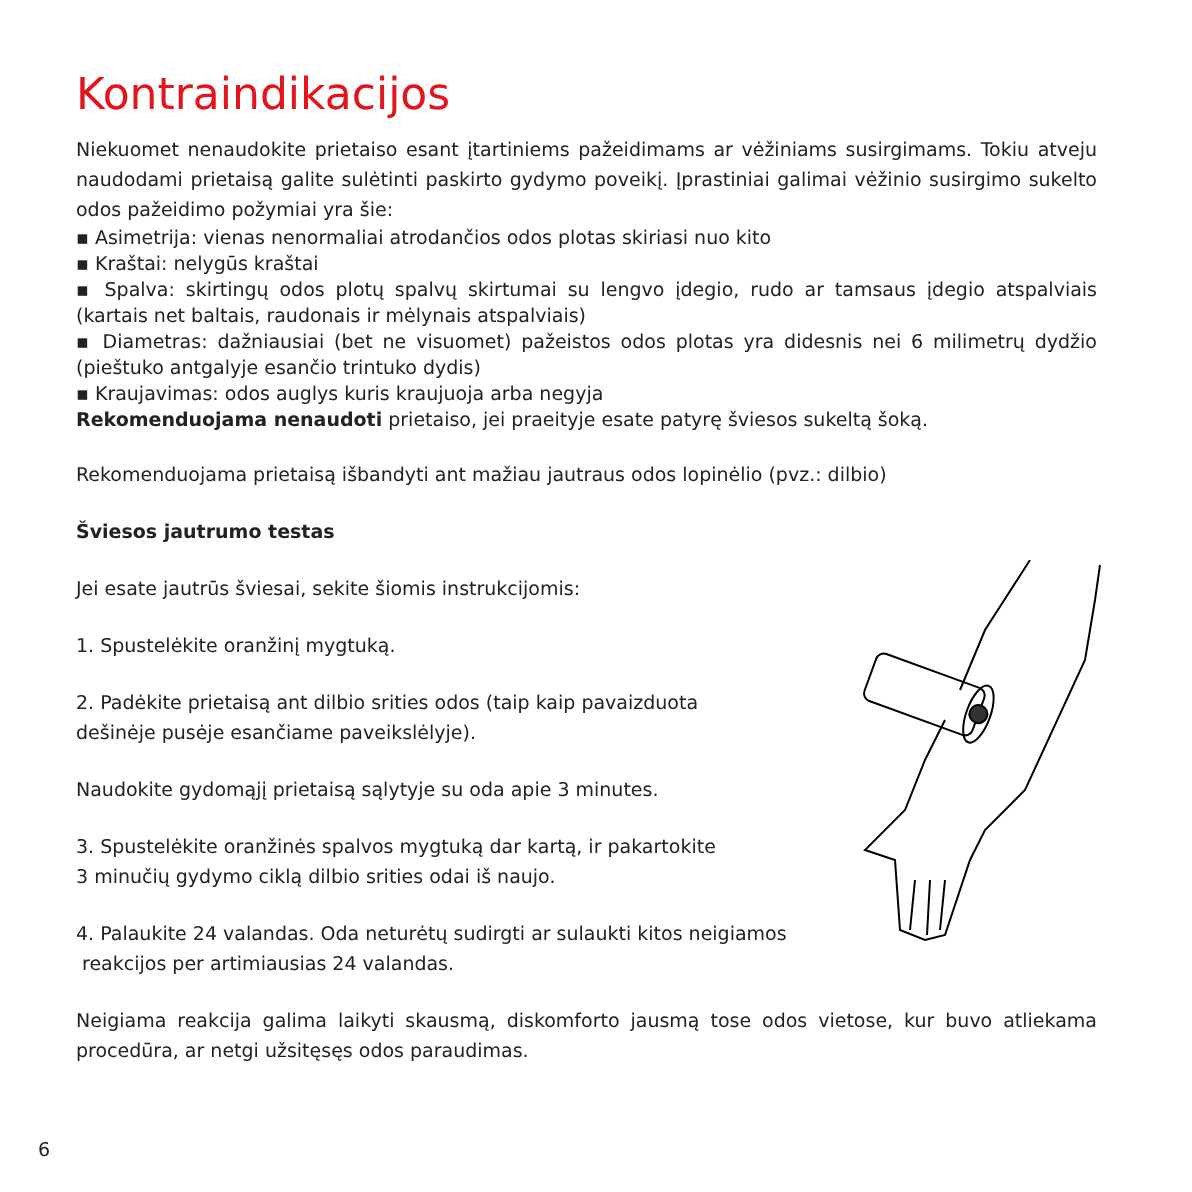Kontraindikacijos
Niekuomet nenaudokite prietaiso esant įtartiniems pažeidimams ar vėžiniams susirgimams. Tokiu atveju naudodami prietaisą galite sulėtinti paskirto gydymo poveikį. Įprastiniai galimai vėžinio susirgimo sukelto odos pažeidimo požymiai yra šie:
▪ Asimetrija: vienas nenormaliai atrodančios odos plotas skiriasi nuo kito
▪ Kraštai: nelygūs kraštai
▪ Spalva: skirtingų odos plotų spalvų skirtumai su lengvo įdegio, rudo ar tamsaus įdegio atspalviais (kartais net baltais, raudonais ir mėlynais atspalviais)
▪ Diametras: dažniausiai (bet ne visuomet) pažeistos odos plotas yra didesnis nei 6 milimetrų dydžio (pieštuko antgalyje esančio trintuko dydis)
▪ Kraujavimas: odos auglys kuris kraujuoja arba negyja
Rekomenduojama nenaudoti prietaiso, jei praeityje esate patyrę šviesos sukeltą šoką.
Rekomenduojama prietaisą išbandyti ant mažiau jautraus odos lopinėlio (pvz.: dilbio)
Šviesos jautrumo testas
Jei esate jautrūs šviesai, sekite šiomis instrukcijomis:
1. Spustelėkite oranžinį mygtuką.
2. Padėkite prietaisą ant dilbio srities odos (taip kaip pavaizduota
dešinėje pusėje esančiame paveikslėlyje).
Naudokite gydomąjį prietaisą sąlytyje su oda apie 3 minutes.
3. Spustelėkite oranžinės spalvos mygtuką dar kartą, ir pakartokite
3 minučių gydymo ciklą dilbio srities odai iš naujo.
4. Palaukite 24 valandas. Oda neturėtų sudirgti ar sulaukti kitos neigiamos
reakcijos per artimiausias 24 valandas.
Neigiama reakcija galima laikyti skausmą, diskomforto jausmą tose odos vietose, kur buvo atliekama procedūra, ar netgi užsitęsęs odos paraudimas.
6